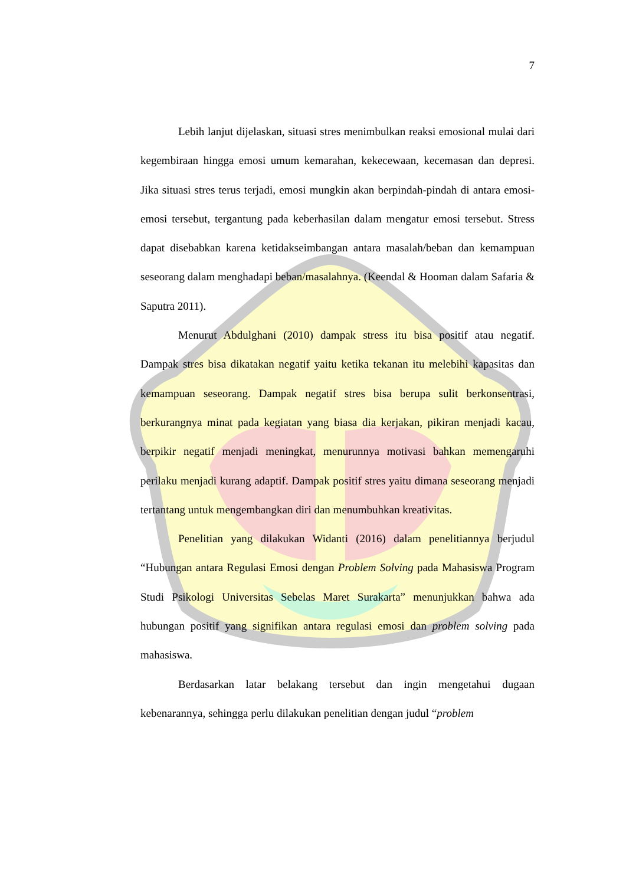7
Lebih lanjut dijelaskan, situasi stres menimbulkan reaksi emosional mulai dari kegembiraan hingga emosi umum kemarahan, kekecewaan, kecemasan dan depresi. Jika situasi stres terus terjadi, emosi mungkin akan berpindah-pindah di antara emosi-emosi tersebut, tergantung pada keberhasilan dalam mengatur emosi tersebut. Stress dapat disebabkan karena ketidakseimbangan antara masalah/beban dan kemampuan seseorang dalam menghadapi beban/masalahnya. (Keendal & Hooman dalam Safaria & Saputra 2011).
Menurut Abdulghani (2010) dampak stress itu bisa positif atau negatif. Dampak stres bisa dikatakan negatif yaitu ketika tekanan itu melebihi kapasitas dan kemampuan seseorang. Dampak negatif stres bisa berupa sulit berkonsentrasi, berkurangnya minat pada kegiatan yang biasa dia kerjakan, pikiran menjadi kacau, berpikir negatif menjadi meningkat, menurunnya motivasi bahkan memengaruhi perilaku menjadi kurang adaptif. Dampak positif stres yaitu dimana seseorang menjadi tertantang untuk mengembangkan diri dan menumbuhkan kreativitas.
Penelitian yang dilakukan Widanti (2016) dalam penelitiannya berjudul “Hubungan antara Regulasi Emosi dengan Problem Solving pada Mahasiswa Program Studi Psikologi Universitas Sebelas Maret Surakarta” menunjukkan bahwa ada hubungan positif yang signifikan antara regulasi emosi dan problem solving pada mahasiswa.
Berdasarkan latar belakang tersebut dan ingin mengetahui dugaan kebenarannya, sehingga perlu dilakukan penelitian dengan judul “problem